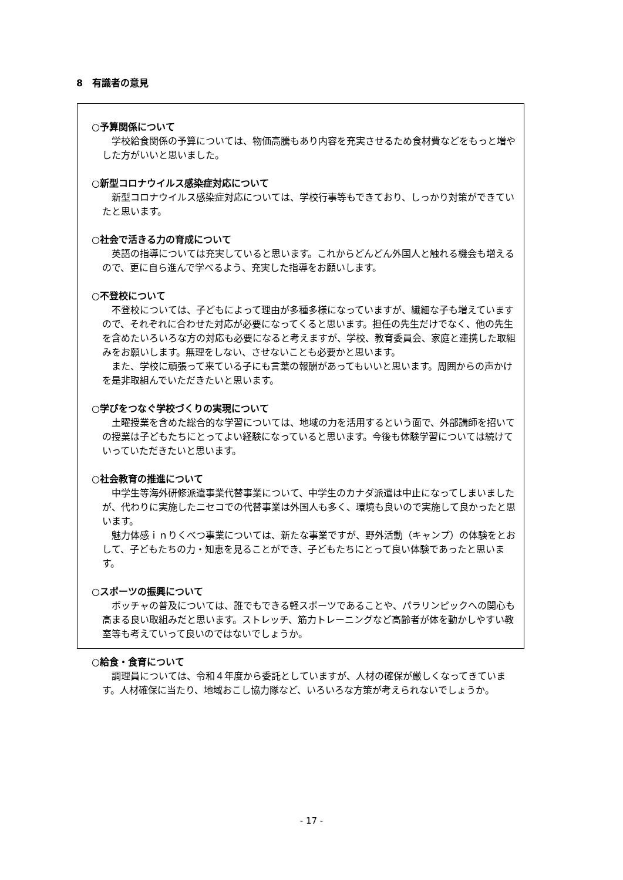8　有識者の意見
○予算関係について
学校給食関係の予算については、物価高騰もあり内容を充実させるため食材費などをもっと増やした方がいいと思いました。
○新型コロナウイルス感染症対応について
新型コロナウイルス感染症対応については、学校行事等もできており、しっかり対策ができていたと思います。
○社会で活きる力の育成について
英語の指導については充実していると思います。これからどんどん外国人と触れる機会も増えるので、更に自ら進んで学べるよう、充実した指導をお願いします。
○不登校について
不登校については、子どもによって理由が多種多様になっていますが、繊細な子も増えていますので、それぞれに合わせた対応が必要になってくると思います。担任の先生だけでなく、他の先生を含めたいろいろな方の対応も必要になると考えますが、学校、教育委員会、家庭と連携した取組みをお願いします。無理をしない、させないことも必要かと思います。
また、学校に頑張って来ている子にも言葉の報酬があってもいいと思います。周囲からの声かけを是非取組んでいただきたいと思います。
○学びをつなぐ学校づくりの実現について
土曜授業を含めた総合的な学習については、地域の力を活用するという面で、外部講師を招いての授業は子どもたちにとってよい経験になっていると思います。今後も体験学習については続けていっていただきたいと思います。
○社会教育の推進について
中学生等海外研修派遣事業代替事業について、中学生のカナダ派遣は中止になってしまいましたが、代わりに実施したニセコでの代替事業は外国人も多く、環境も良いので実施して良かったと思います。
魅力体感ｉｎりくべつ事業については、新たな事業ですが、野外活動（キャンプ）の体験をとおして、子どもたちの力・知恵を見ることができ、子どもたちにとって良い体験であったと思います。
○スポーツの振興について
ボッチャの普及については、誰でもできる軽スポーツであることや、パラリンピックへの関心も高まる良い取組みだと思います。ストレッチ、筋力トレーニングなど高齢者が体を動かしやすい教室等も考えていって良いのではないでしょうか。
○給食・食育について
調理員については、令和４年度から委託としていますが、人材の確保が厳しくなってきています。人材確保に当たり、地域おこし協力隊など、いろいろな方策が考えられないでしょうか。
- 17 -